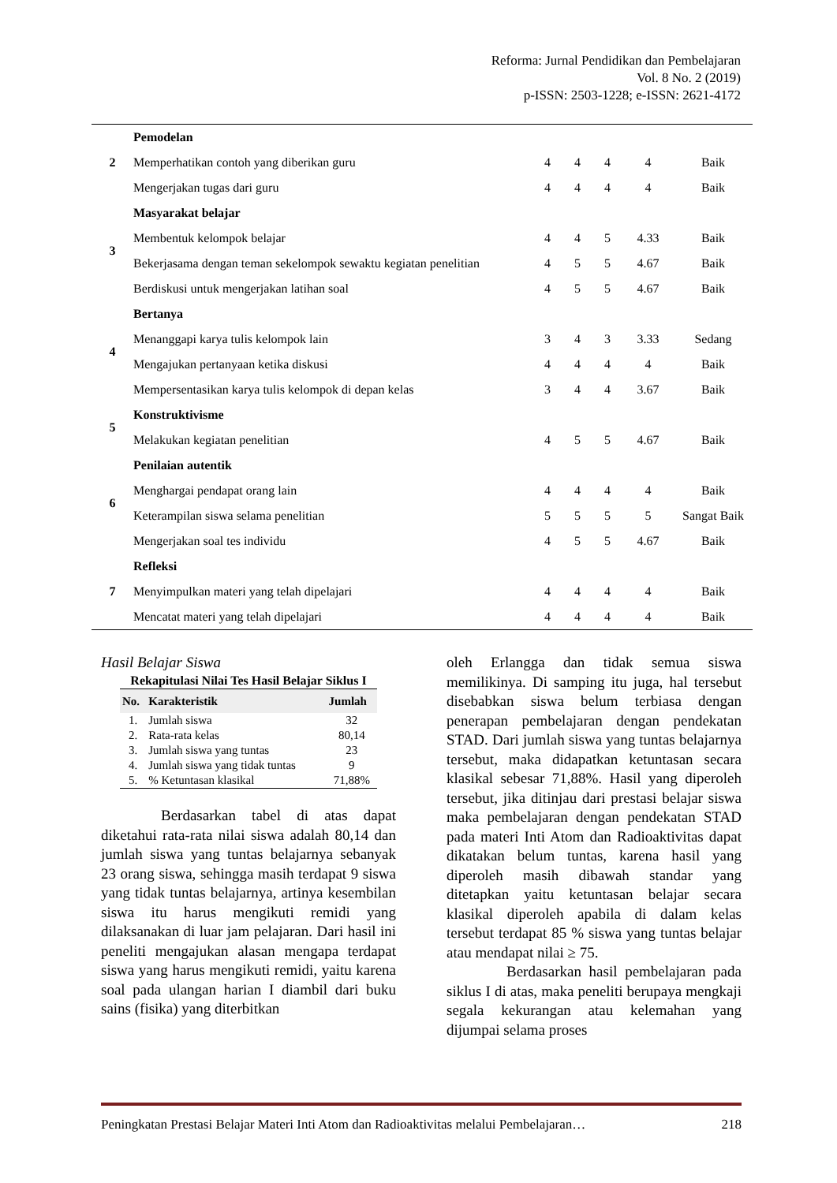Reforma: Jurnal Pendidikan dan Pembelajaran
Vol. 8 No. 2 (2019)
p-ISSN: 2503-1228; e-ISSN: 2621-4172
| 2 | Pemodelan | | | | | |
| | Memperhatikan contoh yang diberikan guru | 4 | 4 | 4 | 4 | Baik |
| | Mengerjakan tugas dari guru | 4 | 4 | 4 | 4 | Baik |
| 3 | Masyarakat belajar | | | | | |
| | Membentuk kelompok belajar | 4 | 4 | 5 | 4.33 | Baik |
| | Bekerjasama dengan teman sekelompok sewaktu kegiatan penelitian | 4 | 5 | 5 | 4.67 | Baik |
| | Berdiskusi untuk mengerjakan latihan soal | 4 | 5 | 5 | 4.67 | Baik |
| 4 | Bertanya | | | | | |
| | Menanggapi karya tulis kelompok lain | 3 | 4 | 3 | 3.33 | Sedang |
| | Mengajukan pertanyaan ketika diskusi | 4 | 4 | 4 | 4 | Baik |
| | Mempersentasikan karya tulis kelompok di depan kelas | 3 | 4 | 4 | 3.67 | Baik |
| 5 | Konstruktivisme | | | | | |
| | Melakukan kegiatan penelitian | 4 | 5 | 5 | 4.67 | Baik |
| 6 | Penilaian autentik | | | | | |
| | Menghargai pendapat orang lain | 4 | 4 | 4 | 4 | Baik |
| | Keterampilan siswa selama penelitian | 5 | 5 | 5 | 5 | Sangat Baik |
| | Mengerjakan soal tes individu | 4 | 5 | 5 | 4.67 | Baik |
| 7 | Refleksi | | | | | |
| | Menyimpulkan materi yang telah dipelajari | 4 | 4 | 4 | 4 | Baik |
| | Mencatat materi yang telah dipelajari | 4 | 4 | 4 | 4 | Baik |
Hasil Belajar Siswa
Rekapitulasi Nilai Tes Hasil Belajar Siklus I
| No. | Karakteristik | Jumlah |
| --- | --- | --- |
| 1. | Jumlah siswa | 32 |
| 2. | Rata-rata kelas | 80,14 |
| 3. | Jumlah siswa yang tuntas | 23 |
| 4. | Jumlah siswa yang tidak tuntas | 9 |
| 5. | % Ketuntasan klasikal | 71,88% |
Berdasarkan tabel di atas dapat diketahui rata-rata nilai siswa adalah 80,14 dan jumlah siswa yang tuntas belajarnya sebanyak 23 orang siswa, sehingga masih terdapat 9 siswa yang tidak tuntas belajarnya, artinya kesembilan siswa itu harus mengikuti remidi yang dilaksanakan di luar jam pelajaran. Dari hasil ini peneliti mengajukan alasan mengapa terdapat siswa yang harus mengikuti remidi, yaitu karena soal pada ulangan harian I diambil dari buku sains (fisika) yang diterbitkan
oleh Erlangga dan tidak semua siswa memilikinya. Di samping itu juga, hal tersebut disebabkan siswa belum terbiasa dengan penerapan pembelajaran dengan pendekatan STAD. Dari jumlah siswa yang tuntas belajarnya tersebut, maka didapatkan ketuntasan secara klasikal sebesar 71,88%. Hasil yang diperoleh tersebut, jika ditinjau dari prestasi belajar siswa maka pembelajaran dengan pendekatan STAD pada materi Inti Atom dan Radioaktivitas dapat dikatakan belum tuntas, karena hasil yang diperoleh masih dibawah standar yang ditetapkan yaitu ketuntasan belajar secara klasikal diperoleh apabila di dalam kelas tersebut terdapat 85 % siswa yang tuntas belajar atau mendapat nilai ≥ 75.
Berdasarkan hasil pembelajaran pada siklus I di atas, maka peneliti berupaya mengkaji segala kekurangan atau kelemahan yang dijumpai selama proses
Peningkatan Prestasi Belajar Materi Inti Atom dan Radioaktivitas melalui Pembelajaran… 218